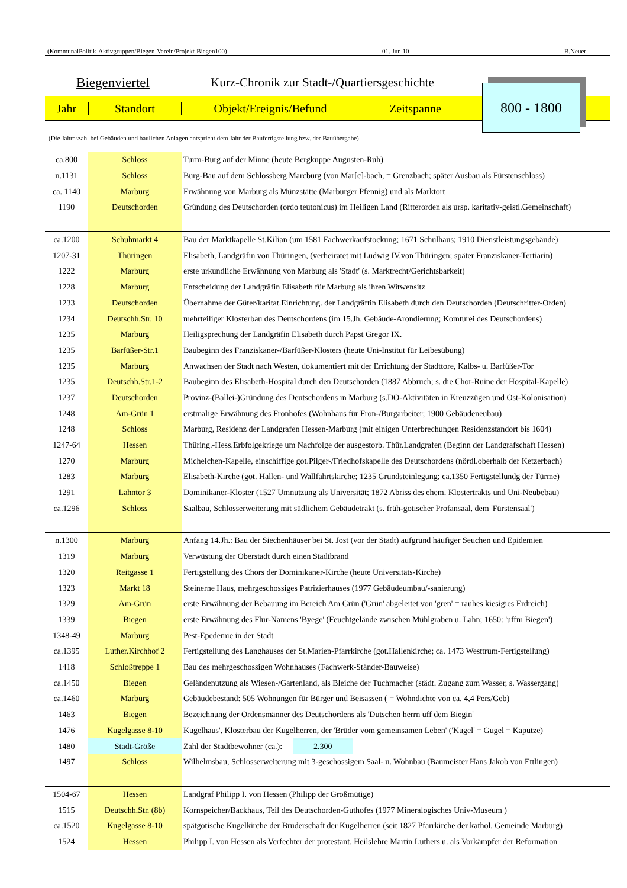(KommunalPolitik-Aktivgruppen/Biegen-Verein/Projekt-Biegen100) 01. Jun 10 B.Neuer
Biegenviertel Kurz-Chronik zur Stadt-/Quartiersgeschichte
Jahr Standort Objekt/Ereignis/Befund Zeitspanne
800 - 1800
(Die Jahreszahl bei Gebäuden und baulichen Anlagen entspricht dem Jahr der Baufertigstellung bzw. der Bauübergabe)
| ca.800 | Schloss | Turm-Burg auf der Minne (heute Bergkuppe Augusten-Ruh) |
| n.1131 | Schloss | Burg-Bau auf dem Schlossberg Marcburg (von Mar[c]-bach, = Grenzbach; später Ausbau als Fürstenschloss) |
| ca. 1140 | Marburg | Erwähnung von Marburg als Münzstätte (Marburger Pfennig) und als Marktort |
| 1190 | Deutschorden | Gründung des Deutschorden (ordo teutonicus) im Heiligen Land (Ritterorden als ursp. karitativ-geistl.Gemeinschaft) |
| ca.1200 | Schuhmarkt 4 | Bau der Marktkapelle St.Kilian (um 1581 Fachwerkaufstockung; 1671 Schulhaus; 1910 Dienstleistungsgebäude) |
| 1207-31 | Thüringen | Elisabeth, Landgräfin von Thüringen, (verheiratet mit Ludwig IV.von Thüringen; später Franziskaner-Tertiarin) |
| 1222 | Marburg | erste urkundliche Erwähnung von Marburg als 'Stadt' (s. Marktrecht/Gerichtsbarkeit) |
| 1228 | Marburg | Entscheidung der Landgräfin Elisabeth für Marburg als ihren Witwensitz |
| 1233 | Deutschorden | Übernahme der Güter/karitat.Einrichtung. der Landgräftin Elisabeth durch den Deutschorden (Deutschritter-Orden) |
| 1234 | Deutschh.Str. 10 | mehrteiliger Klosterbau des Deutschordens (im 15.Jh. Gebäude-Arondierung; Komturei des Deutschordens) |
| 1235 | Marburg | Heiligsprechung der Landgräfin Elisabeth durch Papst Gregor IX. |
| 1235 | Barfüßer-Str.1 | Baubeginn des Franziskaner-/Barfüßer-Klosters (heute Uni-Institut für Leibesübung) |
| 1235 | Marburg | Anwachsen der Stadt nach Westen, dokumentiert mit der Errichtung der Stadttore, Kalbs- u. Barfüßer-Tor |
| 1235 | Deutschh.Str.1-2 | Baubeginn des Elisabeth-Hospital durch den Deutschorden (1887 Abbruch; s. die Chor-Ruine der Hospital-Kapelle) |
| 1237 | Deutschorden | Provinz-(Ballei-)Gründung des Deutschordens in Marburg (s.DO-Aktivitäten in Kreuzzügen und Ost-Kolonisation) |
| 1248 | Am-Grün 1 | erstmalige Erwähnung des Fronhofes (Wohnhaus für Fron-/Burgarbeiter; 1900 Gebäudeneubau) |
| 1248 | Schloss | Marburg, Residenz der Landgrafen Hessen-Marburg (mit einigen Unterbrechungen Residenzstandort bis 1604) |
| 1247-64 | Hessen | Thüring.-Hess.Erbfolgekriege um Nachfolge der ausgestorb. Thür.Landgrafen (Beginn der Landgrafschaft Hessen) |
| 1270 | Marburg | Michelchen-Kapelle, einschiffige got.Pilger-/Friedhofskapelle des Deutschordens (nördl.oberhalb der Ketzerbach) |
| 1283 | Marburg | Elisabeth-Kirche (got. Hallen- und Wallfahrtskirche; 1235 Grundsteinlegung; ca.1350 Fertigstellundg der Türme) |
| 1291 | Lahntor 3 | Dominikaner-Kloster (1527 Umnutzung als Universität; 1872 Abriss des ehem. Klostertrakts und Uni-Neubebau) |
| ca.1296 | Schloss | Saalbau, Schlosserweiterung mit südlichem Gebäudetrakt (s. früh-gotischer Profansaal, dem 'Fürstensaal') |
| n.1300 | Marburg | Anfang 14.Jh.: Bau der Siechenhäuser bei St. Jost (vor der Stadt) aufgrund häufiger Seuchen und Epidemien |
| 1319 | Marburg | Verwüstung der Oberstadt durch einen Stadtbrand |
| 1320 | Reitgasse 1 | Fertigstellung des Chors der Dominikaner-Kirche (heute Universitäts-Kirche) |
| 1323 | Markt 18 | Steinerne Haus, mehrgeschossiges Patrizierhauses (1977 Gebäudeumbau/-sanierung) |
| 1329 | Am-Grün | erste Erwähnung der Bebauung im Bereich Am Grün ('Grün' abgeleitet von 'gren' = rauhes kiesigies Erdreich) |
| 1339 | Biegen | erste Erwähnung des Flur-Namens 'Byege' (Feuchtgelände zwischen Mühlgraben u. Lahn; 1650: 'uffm Biegen') |
| 1348-49 | Marburg | Pest-Epedemie in der Stadt |
| ca.1395 | Luther.Kirchhof 2 | Fertigstellung des Langhauses der St.Marien-Pfarrkirche (got.Hallenkirche; ca. 1473 Westtrum-Fertigstellung) |
| 1418 | Schloßtreppe 1 | Bau des mehrgeschossigen Wohnhauses (Fachwerk-Ständer-Bauweise) |
| ca.1450 | Biegen | Geländenutzung als Wiesen-/Gartenland, als Bleiche der Tuchmacher (städt. Zugang zum Wasser, s. Wassergang) |
| ca.1460 | Marburg | Gebäudebestand: 505 Wohnungen für Bürger und Beisassen ( = Wohndichte von ca. 4,4 Pers/Geb) |
| 1463 | Biegen | Bezeichnung der Ordensmänner des Deutschordens als 'Dutschen herrn uff dem Biegin' |
| 1476 | Kugelgasse 8-10 | Kugelhaus', Klosterbau der Kugelherren, der 'Brüder vom gemeinsamen Leben' ('Kugel' = Gugel = Kaputze) |
| 1480 | Stadt-Größe | Zahl der Stadtbewohner (ca.): 2.300 |
| 1497 | Schloss | Wilhelmsbau, Schlosserweiterung mit 3-geschossigem Saal- u. Wohnbau (Baumeister Hans Jakob von Ettlingen) |
| 1504-67 | Hessen | Landgraf Philipp I. von Hessen (Philipp der Großmütige) |
| 1515 | Deutschh.Str. (8b) | Kornspeicher/Backhaus, Teil des Deutschorden-Guthofes (1977 Mineralogisches Univ-Museum ) |
| ca.1520 | Kugelgasse 8-10 | spätgotische Kugelkirche der Bruderschaft der Kugelherren (seit 1827 Pfarrkirche der kathol. Gemeinde Marburg) |
| 1524 | Hessen | Philipp I. von Hessen als Verfechter der protestant. Heilslehre Martin Luthers u. als Vorkämpfer der Reformation |